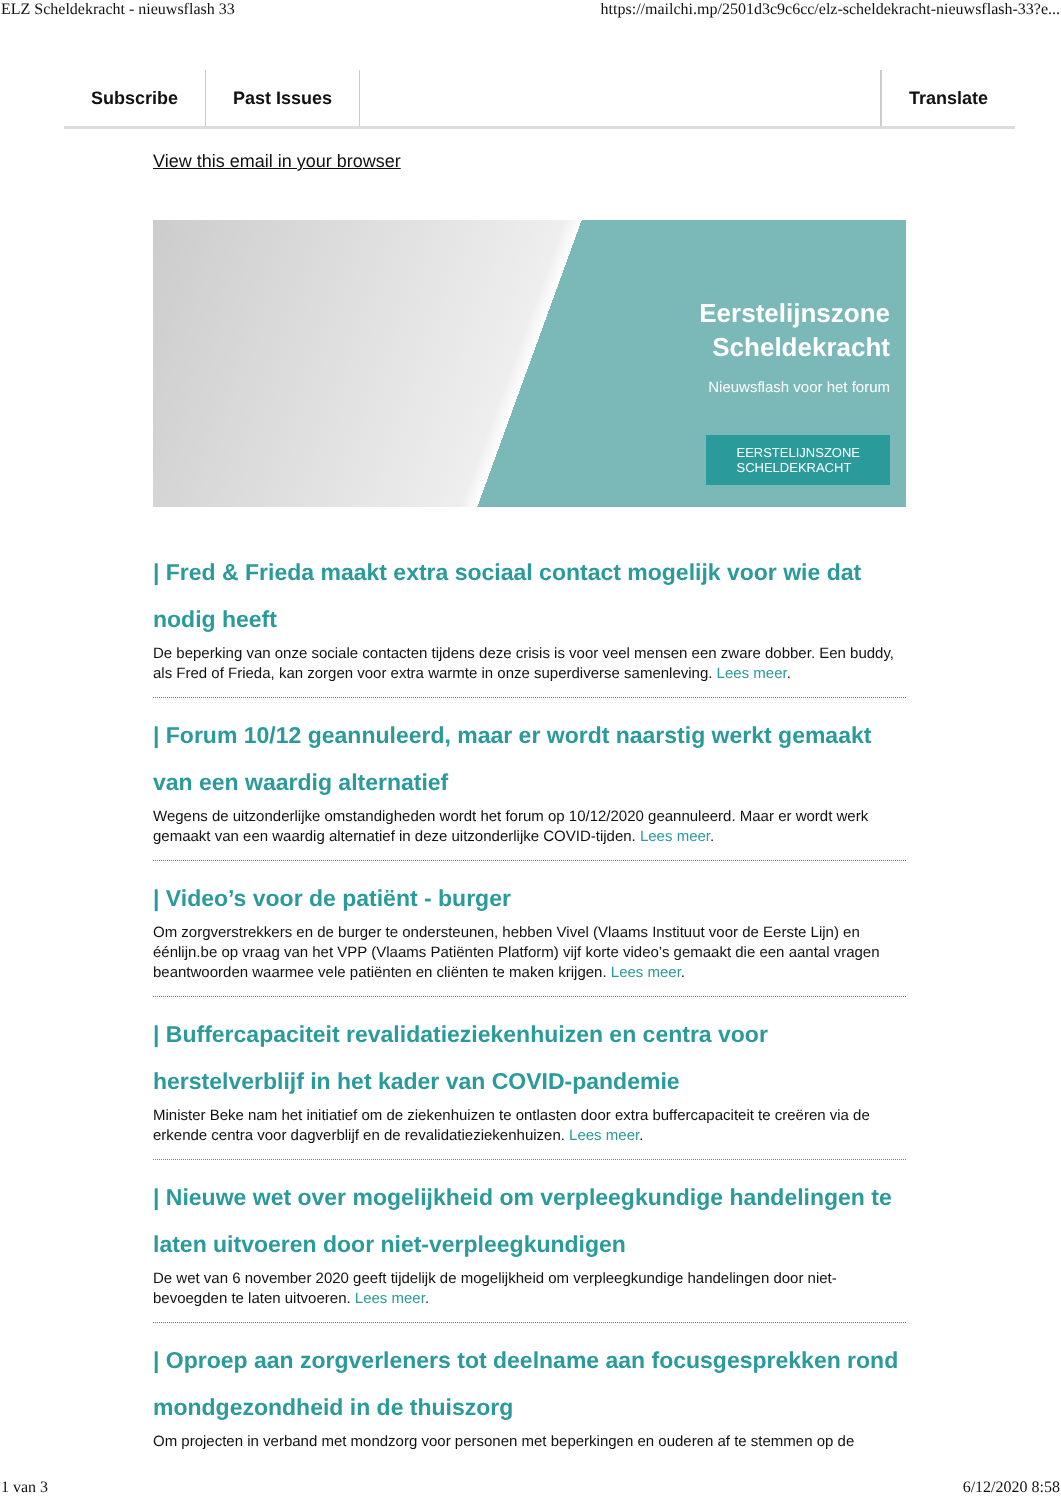ELZ Scheldekracht - nieuwsflash 33 https://mailchi.mp/2501d3c9c6cc/elz-scheldekracht-nieuwsflash-33?e...
Subscribe Past Issues Translate
View this email in your browser
Eerstelijnszone
Scheldekracht
Nieuwsflash voor het forum
EERSTELIJNSZONE
SCHELDEKRACHT
| Fred & Frieda maakt extra sociaal contact mogelijk voor wie dat nodig heeft
De beperking van onze sociale contacten tijdens deze crisis is voor veel mensen een zware dobber. Een buddy, als Fred of Frieda, kan zorgen voor extra warmte in onze superdiverse samenleving. Lees meer.
| Forum 10/12 geannuleerd, maar er wordt naarstig werkt gemaakt van een waardig alternatief
Wegens de uitzonderlijke omstandigheden wordt het forum op 10/12/2020 geannuleerd. Maar er wordt werk gemaakt van een waardig alternatief in deze uitzonderlijke COVID-tijden. Lees meer.
| Video’s voor de patiënt - burger
Om zorgverstrekkers en de burger te ondersteunen, hebben Vivel (Vlaams Instituut voor de Eerste Lijn) en éénlijn.be op vraag van het VPP (Vlaams Patiënten Platform) vijf korte video’s gemaakt die een aantal vragen beantwoorden waarmee vele patiënten en cliënten te maken krijgen. Lees meer.
| Buffercapaciteit revalidatieziekenhuizen en centra voor herstelverblijf in het kader van COVID-pandemie
Minister Beke nam het initiatief om de ziekenhuizen te ontlasten door extra buffercapaciteit te creëren via de erkende centra voor dagverblijf en de revalidatieziekenhuizen. Lees meer.
| Nieuwe wet over mogelijkheid om verpleegkundige handelingen te laten uitvoeren door niet-verpleegkundigen
De wet van 6 november 2020 geeft tijdelijk de mogelijkheid om verpleegkundige handelingen door niet-bevoegden te laten uitvoeren. Lees meer.
| Oproep aan zorgverleners tot deelname aan focusgesprekken rond mondgezondheid in de thuiszorg
Om projecten in verband met mondzorg voor personen met beperkingen en ouderen af te stemmen op de
1 van 3 6/12/2020 8:58